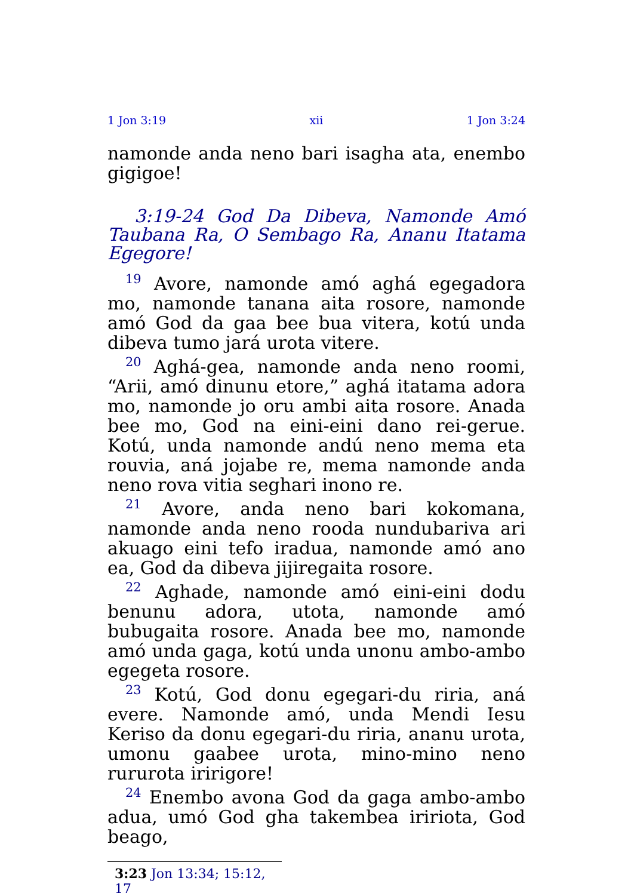1 Jon 3:19 xii 1 Jon 3:24
namonde anda neno bari isagha ata, enembo gigigoe!
3:19-24 God Da Dibeva, Namonde Amó Taubana Ra, O Sembago Ra, Ananu Itatama Egegore!
<sup>19</sup> Avore, namonde amó aghá egegadora mo, namonde tanana aita rosore, namonde amó God da gaa bee bua vitera, kotú unda dibeva tumo jará urota vitere.
<sup>20</sup> Aghá-gea, namonde anda neno roomi, “Arii, amó dinunu etore,” aghá itatama adora mo, namonde jo oru ambi aita rosore. Anada bee mo, God na eini-eini dano rei-gerue. Kotú, unda namonde andú neno mema eta rouvia, aná jojabe re, mema namonde anda neno rova vitia seghari inono re.
<sup>21</sup> Avore, anda neno bari kokomana, namonde anda neno rooda nundubariva ari akuago eini tefo iradua, namonde amó ano ea, God da dibeva jijiregaita rosore.
<sup>22</sup> Aghade, namonde amó eini-eini dodu benunu adora, utota, namonde amó bubugaita rosore. Anada bee mo, namonde amó unda gaga, kotú unda unonu ambo-ambo egegeta rosore.
<sup>23</sup> Kotú, God donu egegari-du riria, aná evere. Namonde amó, unda Mendi Iesu Keriso da donu egegari-du riria, ananu urota, umonu gaabee urota, mino-mino neno rururota iririgore!
<sup>24</sup> Enembo avona God da gaga ambo-ambo adua, umó God gha takembea iririota, God beago,
3:23 Jon 13:34; 15:12, 17